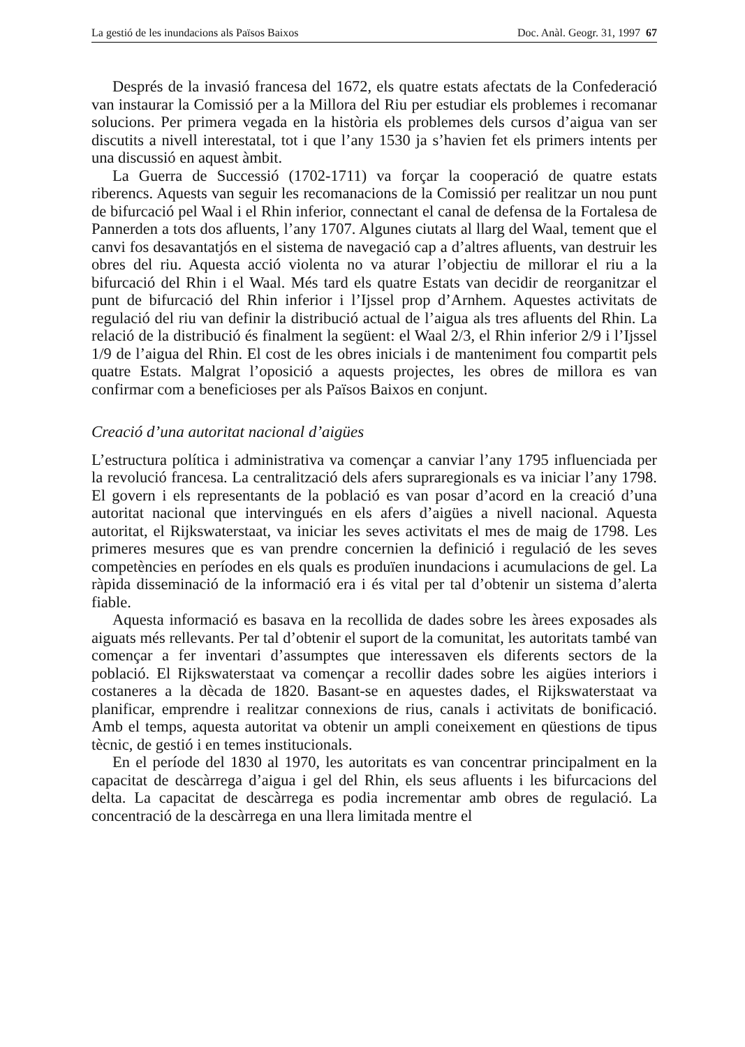La gestió de les inundacions als Països Baixos Doc. Anàl. Geogr. 31, 1997 67
Després de la invasió francesa del 1672, els quatre estats afectats de la Confederació van instaurar la Comissió per a la Millora del Riu per estudiar els problemes i recomanar solucions. Per primera vegada en la història els problemes dels cursos d’aigua van ser discutits a nivell interestatal, tot i que l’any 1530 ja s’havien fet els primers intents per una discussió en aquest àmbit.
La Guerra de Successió (1702-1711) va forçar la cooperació de quatre estats riberencs. Aquests van seguir les recomanacions de la Comissió per realitzar un nou punt de bifurcació pel Waal i el Rhin inferior, connectant el canal de defensa de la Fortalesa de Pannerden a tots dos afluents, l’any 1707. Algunes ciutats al llarg del Waal, tement que el canvi fos desavantatjós en el sistema de navegació cap a d’altres afluents, van destruir les obres del riu. Aquesta acció violenta no va aturar l’objectiu de millorar el riu a la bifurcació del Rhin i el Waal. Més tard els quatre Estats van decidir de reorganitzar el punt de bifurcació del Rhin inferior i l’Ijssel prop d’Arnhem. Aquestes activitats de regulació del riu van definir la distribució actual de l’aigua als tres afluents del Rhin. La relació de la distribució és finalment la següent: el Waal 2/3, el Rhin inferior 2/9 i l’Ijssel 1/9 de l’aigua del Rhin. El cost de les obres inicials i de manteniment fou compartit pels quatre Estats. Malgrat l’oposició a aquests projectes, les obres de millora es van confirmar com a beneficioses per als Països Baixos en conjunt.
Creació d’una autoritat nacional d’aigües
L’estructura política i administrativa va començar a canviar l’any 1795 influenciada per la revolució francesa. La centralització dels afers supraregionals es va iniciar l’any 1798. El govern i els representants de la població es van posar d’acord en la creació d’una autoritat nacional que intervingués en els afers d’aigües a nivell nacional. Aquesta autoritat, el Rijkswaterstaat, va iniciar les seves activitats el mes de maig de 1798. Les primeres mesures que es van prendre concernien la definició i regulació de les seves competències en períodes en els quals es produïen inundacions i acumulacions de gel. La ràpida disseminació de la informació era i és vital per tal d’obtenir un sistema d’alerta fiable.
Aquesta informació es basava en la recollida de dades sobre les àrees exposades als aiguats més rellevants. Per tal d’obtenir el suport de la comunitat, les autoritats també van començar a fer inventari d’assumptes que interessaven els diferents sectors de la població. El Rijkswaterstaat va començar a recollir dades sobre les aigües interiors i costaneres a la dècada de 1820. Basant-se en aquestes dades, el Rijkswaterstaat va planificar, emprendre i realitzar connexions de rius, canals i activitats de bonificació. Amb el temps, aquesta autoritat va obtenir un ampli coneixement en qüestions de tipus tècnic, de gestió i en temes institucionals.
En el període del 1830 al 1970, les autoritats es van concentrar principalment en la capacitat de descàrrega d’aigua i gel del Rhin, els seus afluents i les bifurcacions del delta. La capacitat de descàrrega es podia incrementar amb obres de regulació. La concentració de la descàrrega en una llera limitada mentre el